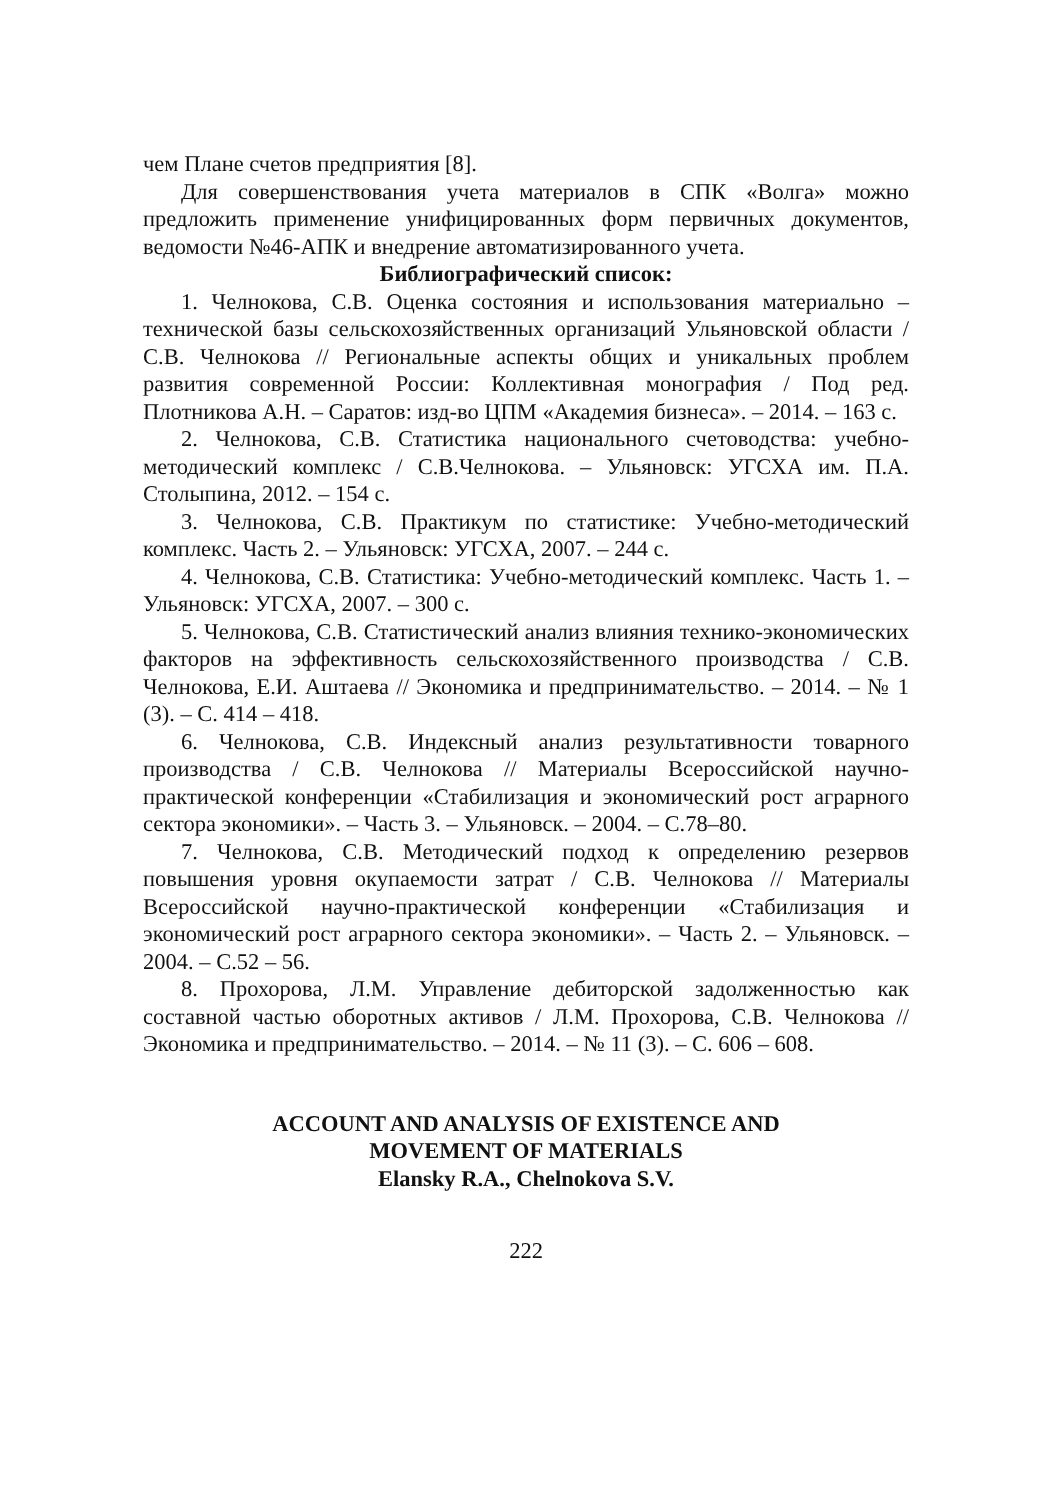чем Плане счетов предприятия [8].
Для совершенствования учета материалов в СПК «Волга» можно предложить применение унифицированных форм первичных документов, ведомости №46-АПК и внедрение автоматизированного учета.
Библиографический список:
1. Челнокова, С.В. Оценка состояния и использования материально – технической базы сельскохозяйственных организаций Ульяновской области / С.В. Челнокова // Региональные аспекты общих и уникальных проблем развития современной России: Коллективная монография / Под ред. Плотникова А.Н. – Саратов: изд-во ЦПМ «Академия бизнеса». – 2014. – 163 с.
2. Челнокова, С.В. Статистика национального счетоводства: учебно-методический комплекс / С.В.Челнокова. – Ульяновск: УГСХА им. П.А. Столыпина, 2012. – 154 с.
3. Челнокова, С.В. Практикум по статистике: Учебно-методический комплекс. Часть 2. – Ульяновск: УГСХА, 2007. – 244 с.
4. Челнокова, С.В. Статистика: Учебно-методический комплекс. Часть 1. – Ульяновск: УГСХА, 2007. – 300 с.
5. Челнокова, С.В. Статистический анализ влияния технико-экономических факторов на эффективность сельскохозяйственного производства / С.В. Челнокова, Е.И. Аштаева // Экономика и предпринимательство. – 2014. – № 1 (3). – С. 414 – 418.
6. Челнокова, С.В. Индексный анализ результативности товарного производства / С.В. Челнокова // Материалы Всероссийской научно-практической конференции «Стабилизация и экономический рост аграрного сектора экономики». – Часть 3. – Ульяновск. – 2004. – С.78–80.
7. Челнокова, С.В. Методический подход к определению резервов повышения уровня окупаемости затрат / С.В. Челнокова // Материалы Всероссийской научно-практической конференции «Стабилизация и экономический рост аграрного сектора экономики». – Часть 2. – Ульяновск. – 2004. – С.52 – 56.
8. Прохорова, Л.М. Управление дебиторской задолженностью как составной частью оборотных активов / Л.М. Прохорова, С.В. Челнокова // Экономика и предпринимательство. – 2014. – № 11 (3). – С. 606 – 608.
ACCOUNT AND ANALYSIS OF EXISTENCE AND
MOVEMENT OF MATERIALS
Elansky R.A., Chelnokova S.V.
222